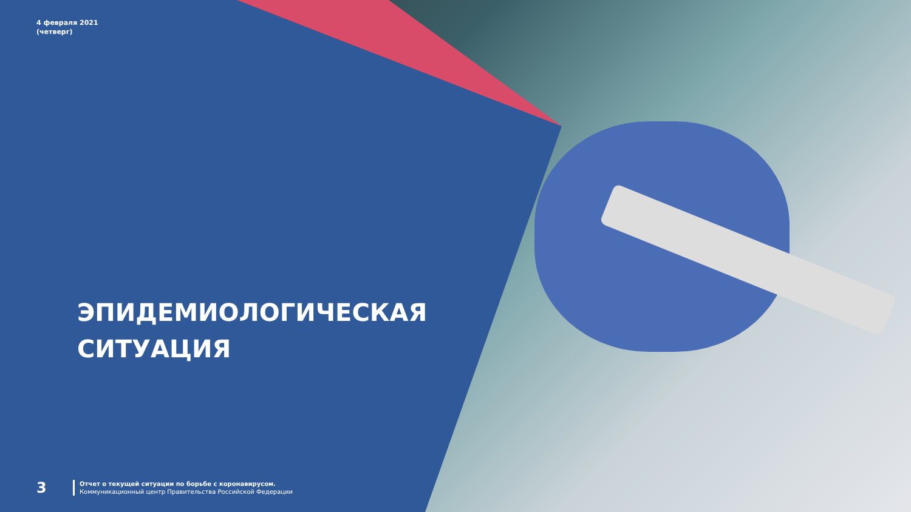4 февраля 2021
(четверг)
ЭПИДЕМИОЛОГИЧЕСКАЯ
СИТУАЦИЯ
3
Отчет о текущей ситуации по борьбе с коронавирусом.
Коммуникационный центр Правительства Российской Федерации